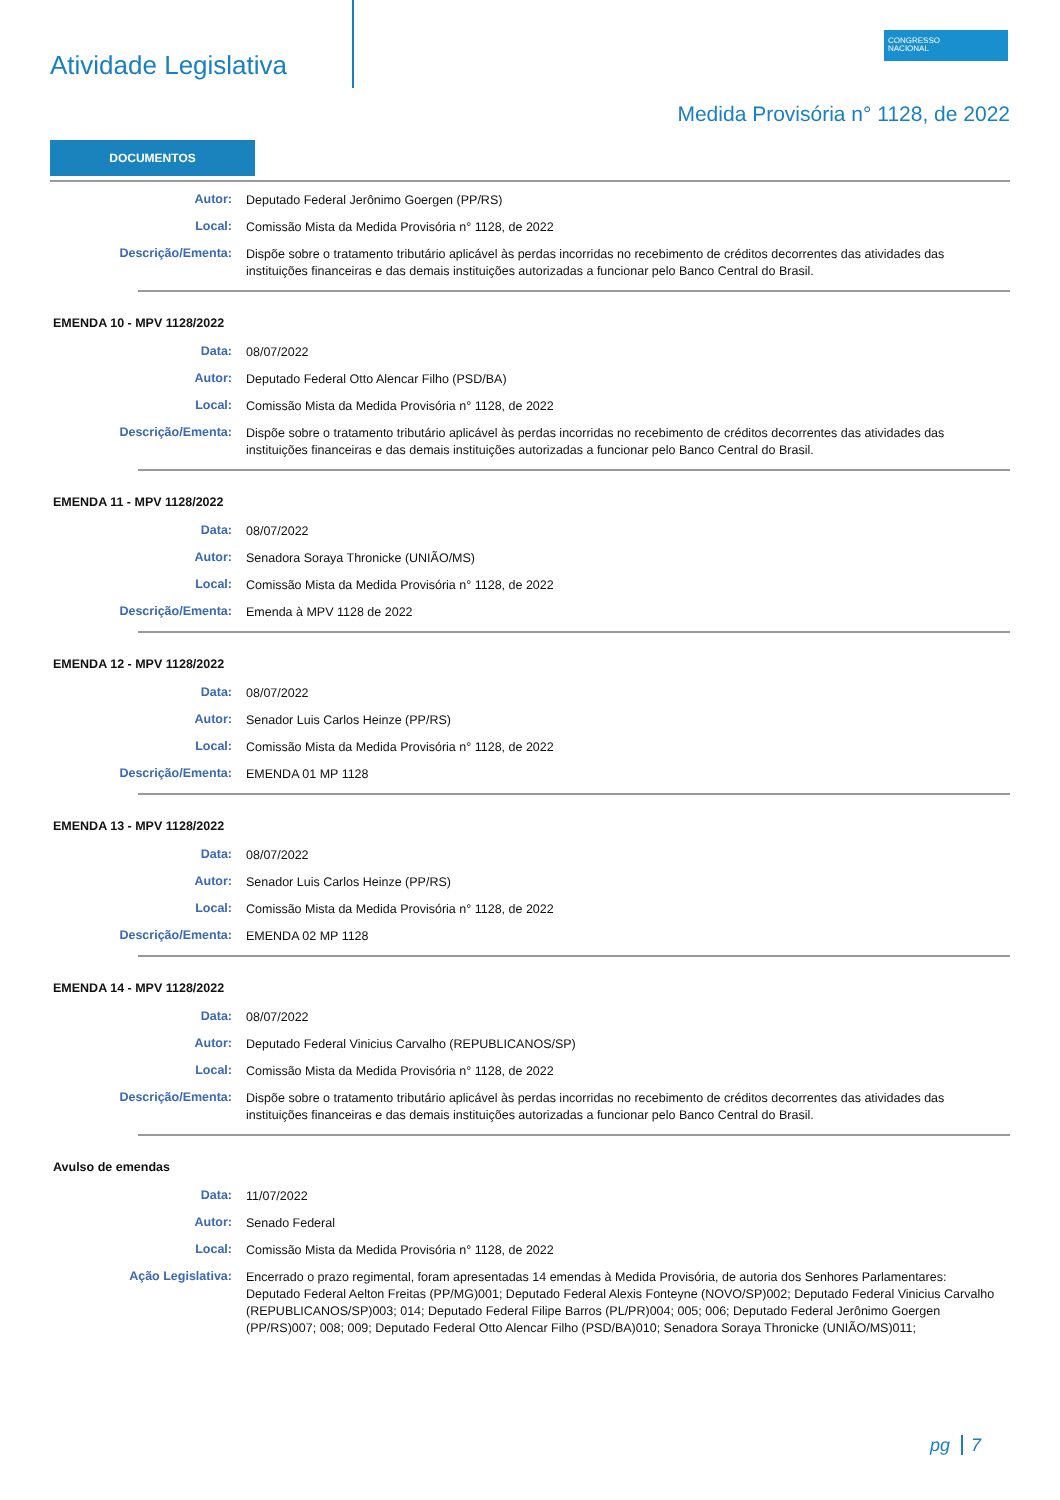Atividade Legislativa
CONGRESSO
NACIONAL
Medida Provisória n° 1128, de 2022
DOCUMENTOS
Autor:
Deputado Federal Jerônimo Goergen (PP/RS)
Local:
Comissão Mista da Medida Provisória n° 1128, de 2022
Descrição/Ementa:
Dispõe sobre o tratamento tributário aplicável às perdas incorridas no recebimento de créditos decorrentes das atividades das instituições financeiras e das demais instituições autorizadas a funcionar pelo Banco Central do Brasil.
EMENDA 10 - MPV 1128/2022
Data:
08/07/2022
Autor:
Deputado Federal Otto Alencar Filho (PSD/BA)
Local:
Comissão Mista da Medida Provisória n° 1128, de 2022
Descrição/Ementa:
Dispõe sobre o tratamento tributário aplicável às perdas incorridas no recebimento de créditos decorrentes das atividades das instituições financeiras e das demais instituições autorizadas a funcionar pelo Banco Central do Brasil.
EMENDA 11 - MPV 1128/2022
Data:
08/07/2022
Autor:
Senadora Soraya Thronicke (UNIÃO/MS)
Local:
Comissão Mista da Medida Provisória n° 1128, de 2022
Descrição/Ementa:
Emenda à MPV 1128 de 2022
EMENDA 12 - MPV 1128/2022
Data:
08/07/2022
Autor:
Senador Luis Carlos Heinze (PP/RS)
Local:
Comissão Mista da Medida Provisória n° 1128, de 2022
Descrição/Ementa:
EMENDA 01 MP 1128
EMENDA 13 - MPV 1128/2022
Data:
08/07/2022
Autor:
Senador Luis Carlos Heinze (PP/RS)
Local:
Comissão Mista da Medida Provisória n° 1128, de 2022
Descrição/Ementa:
EMENDA 02 MP 1128
EMENDA 14 - MPV 1128/2022
Data:
08/07/2022
Autor:
Deputado Federal Vinicius Carvalho (REPUBLICANOS/SP)
Local:
Comissão Mista da Medida Provisória n° 1128, de 2022
Descrição/Ementa:
Dispõe sobre o tratamento tributário aplicável às perdas incorridas no recebimento de créditos decorrentes das atividades das instituições financeiras e das demais instituições autorizadas a funcionar pelo Banco Central do Brasil.
Avulso de emendas
Data:
11/07/2022
Autor:
Senado Federal
Local:
Comissão Mista da Medida Provisória n° 1128, de 2022
Ação Legislativa:
Encerrado o prazo regimental, foram apresentadas 14 emendas à Medida Provisória, de autoria dos Senhores Parlamentares: Deputado Federal Aelton Freitas (PP/MG)001; Deputado Federal Alexis Fonteyne (NOVO/SP)002; Deputado Federal Vinicius Carvalho (REPUBLICANOS/SP)003; 014; Deputado Federal Filipe Barros (PL/PR)004; 005; 006; Deputado Federal Jerônimo Goergen (PP/RS)007; 008; 009; Deputado Federal Otto Alencar Filho (PSD/BA)010; Senadora Soraya Thronicke (UNIÃO/MS)011;
pg 7